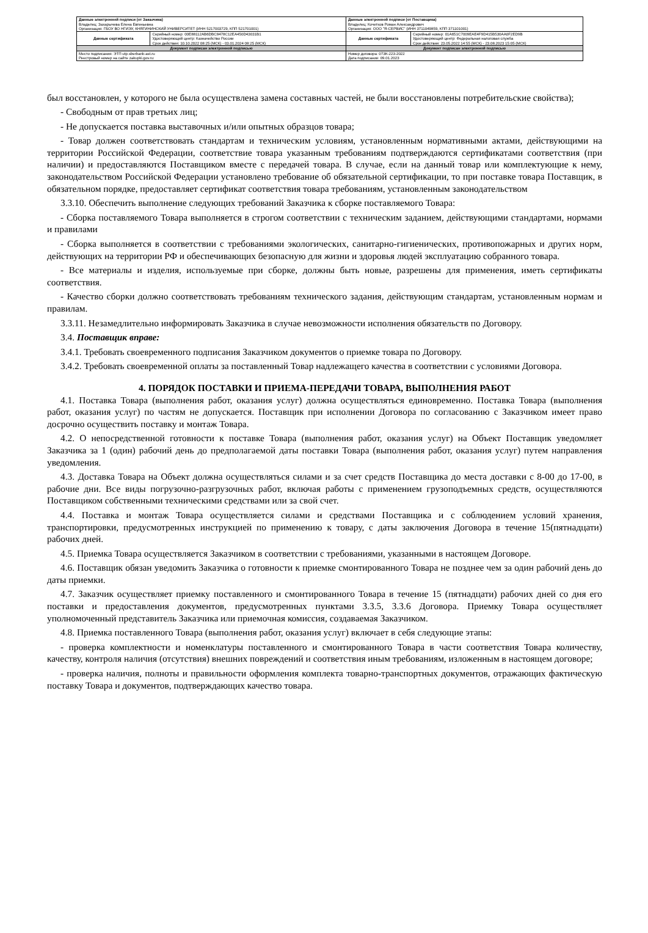| Данные электронной подписи (от Заказчика) Владелец: Захарычева Елена Евгеньевна Организация: ГБОУ ВО НГИЭУ, КНЯГИНИНСКИЙ УНИВЕРСИТЕТ (ИНН 5217003729, КПП 521701001) | | Данные электронной подписи (от Поставщика) Владелец: Кочетков Роман Александрович Организация: ООО "Я-СЕРВИС" (ИНН 3711049859, КПП 371101001) | |
| Данные сертификата | Серийный номер: 00E88112AB6DBC8478C12EA450D43031B1 Удостоверяющий центр: Казначейство России Срок действия: 10.10.2022 08:25 (МСК) - 03.01.2024 08:25 (МСК) | Данные сертификата | Серийный номер: 01A651C7009EAE4F9D415B530AA0F2ED9B Удостоверяющий центр: Федеральная налоговая служба Срок действия: 23.05.2022 14:55 (МСК) - 23.08.2023 15:05 (МСК) |
| Документ подписан электронной подписью | | Документ подписан электронной подписью | |
| Место подписания: ЭТП utp.sberbank-ast.ru Реестровый номер на сайте zakupki.gov.ru: | | Номер договора: 07ЗК-223-2022 Дата подписания: 09.01.2023 | |
был восстановлен, у которого не была осуществлена замена составных частей, не были восстановлены потребительские свойства);
- Свободным от прав третьих лиц;
- Не допускается поставка выставочных и/или опытных образцов товара;
- Товар должен соответствовать стандартам и техническим условиям, установленным нормативными актами, действующими на территории Российской Федерации, соответствие товара указанным требованиям подтверждаются сертификатами соответствия (при наличии) и предоставляются Поставщиком вместе с передачей товара. В случае, если на данный товар или комплектующие к нему, законодательством Российской Федерации установлено требование об обязательной сертификации, то при поставке товара Поставщик, в обязательном порядке, предоставляет сертификат соответствия товара требованиям, установленным законодательством
3.3.10. Обеспечить выполнение следующих требований Заказчика к сборке поставляемого Товара:
- Сборка поставляемого Товара выполняется в строгом соответствии с техническим заданием, действующими стандартами, нормами и правилами
- Сборка выполняется в соответствии с требованиями экологических, санитарно-гигиенических, противопожарных и других норм, действующих на территории РФ и обеспечивающих безопасную для жизни и здоровья людей эксплуатацию собранного товара.
- Все материалы и изделия, используемые при сборке, должны быть новые, разрешены для применения, иметь сертификаты соответствия.
- Качество сборки должно соответствовать требованиям технического задания, действующим стандартам, установленным нормам и правилам.
3.3.11. Незамедлительно информировать Заказчика в случае невозможности исполнения обязательств по Договору.
3.4. Поставщик вправе:
3.4.1. Требовать своевременного подписания Заказчиком документов о приемке товара по Договору.
3.4.2. Требовать своевременной оплаты за поставленный Товар надлежащего качества в соответствии с условиями Договора.
4. ПОРЯДОК ПОСТАВКИ И ПРИЕМА-ПЕРЕДАЧИ ТОВАРА, ВЫПОЛНЕНИЯ РАБОТ
4.1. Поставка Товара (выполнения работ, оказания услуг) должна осуществляться единовременно. Поставка Товара (выполнения работ, оказания услуг) по частям не допускается. Поставщик при исполнении Договора по согласованию с Заказчиком имеет право досрочно осуществить поставку и монтаж Товара.
4.2. О непосредственной готовности к поставке Товара (выполнения работ, оказания услуг) на Объект Поставщик уведомляет Заказчика за 1 (один) рабочий день до предполагаемой даты поставки Товара (выполнения работ, оказания услуг) путем направления уведомления.
4.3. Доставка Товара на Объект должна осуществляться силами и за счет средств Поставщика до места доставки с 8-00 до 17-00, в рабочие дни. Все виды погрузочно-разгрузочных работ, включая работы с применением грузоподъемных средств, осуществляются Поставщиком собственными техническими средствами или за свой счет.
4.4. Поставка и монтаж Товара осуществляется силами и средствами Поставщика и с соблюдением условий хранения, транспортировки, предусмотренных инструкцией по применению к товару, с даты заключения Договора в течение 15(пятнадцати) рабочих дней.
4.5. Приемка Товара осуществляется Заказчиком в соответствии с требованиями, указанными в настоящем Договоре.
4.6. Поставщик обязан уведомить Заказчика о готовности к приемке смонтированного Товара не позднее чем за один рабочий день до даты приемки.
4.7. Заказчик осуществляет приемку поставленного и смонтированного Товара в течение 15 (пятнадцати) рабочих дней со дня его поставки и предоставления документов, предусмотренных пунктами 3.3.5, 3.3.6 Договора. Приемку Товара осуществляет уполномоченный представитель Заказчика или приемочная комиссия, создаваемая Заказчиком.
4.8. Приемка поставленного Товара (выполнения работ, оказания услуг) включает в себя следующие этапы:
- проверка комплектности и номенклатуры поставленного и смонтированного Товара в части соответствия Товара количеству, качеству, контроля наличия (отсутствия) внешних повреждений и соответствия иным требованиям, изложенным в настоящем договоре;
- проверка наличия, полноты и правильности оформления комплекта товарно-транспортных документов, отражающих фактическую поставку Товара и документов, подтверждающих качество товара.